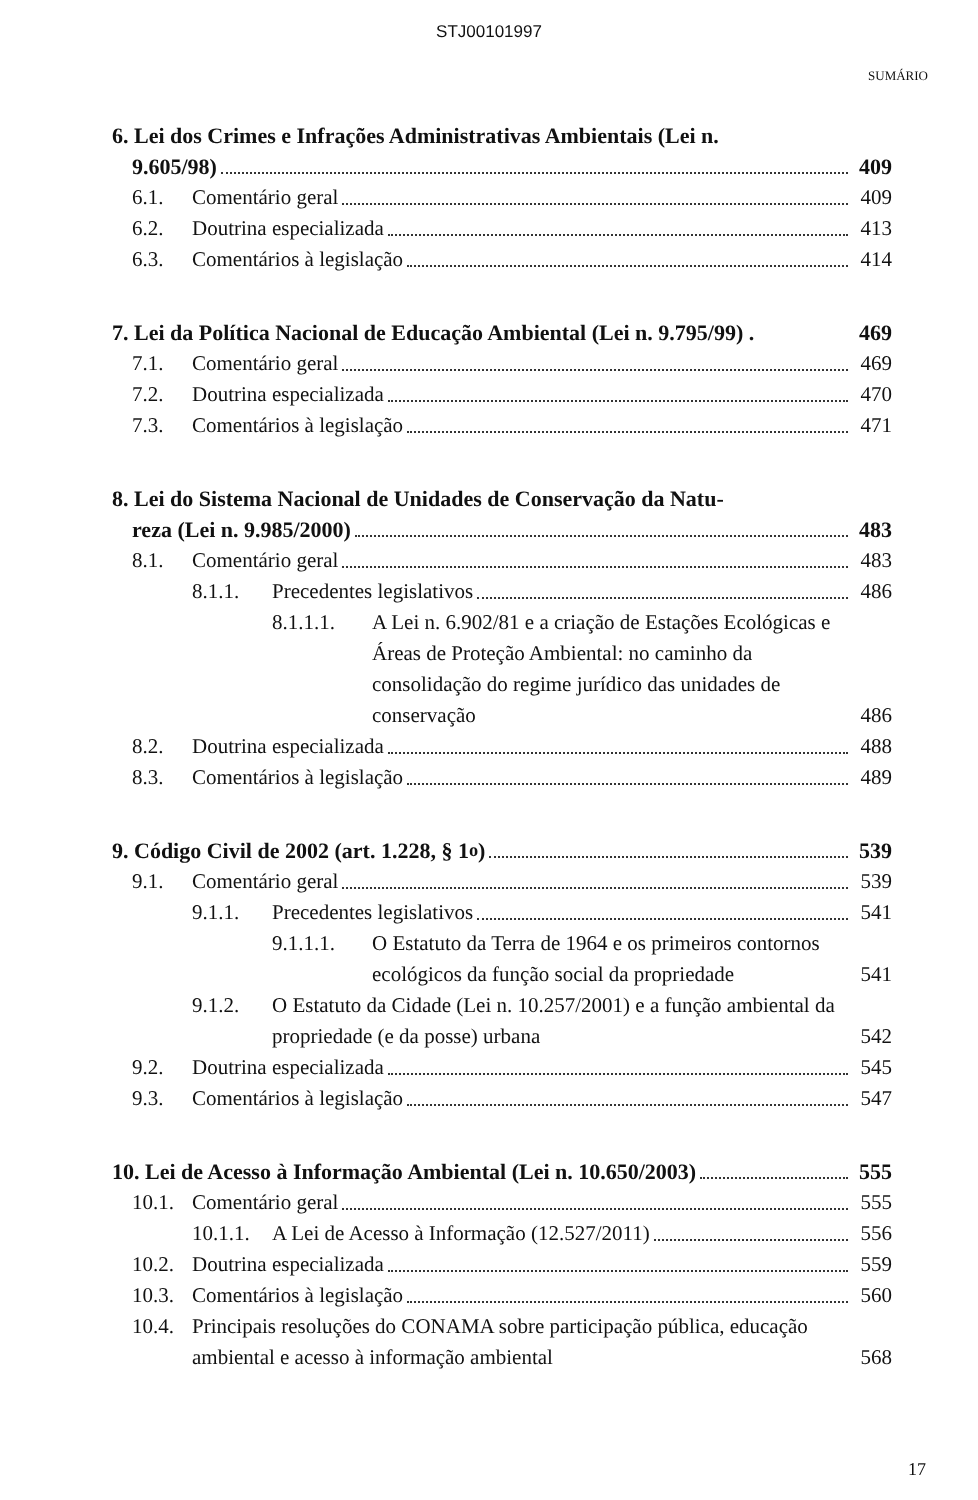STJ00101997
SUMÁRIO
6. Lei dos Crimes e Infrações Administrativas Ambientais (Lei n.
9.605/98)
409
6.1.
Comentário geral
409
6.2.
Doutrina especializada
413
6.3.
Comentários à legislação
414
7. Lei da Política Nacional de Educação Ambiental (Lei n. 9.795/99) .
469
7.1.
Comentário geral
469
7.2.
Doutrina especializada
470
7.3.
Comentários à legislação
471
8. Lei do Sistema Nacional de Unidades de Conservação da Natu-
reza (Lei n. 9.985/2000)
483
8.1.
Comentário geral
483
8.1.1.
Precedentes legislativos
486
8.1.1.1.
A Lei n. 6.902/81 e a criação de Estações Ecológicas e Áreas de Proteção Ambiental: no caminho da consolidação do regime jurídico das unidades de conservação
486
8.2.
Doutrina especializada
488
8.3.
Comentários à legislação
489
9. Código Civil de 2002 (art. 1.228, § 1<sup>o</sup>)
539
9.1.
Comentário geral
539
9.1.1.
Precedentes legislativos
541
9.1.1.1.
O Estatuto da Terra de 1964 e os primeiros contornos ecológicos da função social da propriedade
541
9.1.2.
O Estatuto da Cidade (Lei n. 10.257/2001) e a função ambiental da propriedade (e da posse) urbana
542
9.2.
Doutrina especializada
545
9.3.
Comentários à legislação
547
10. Lei de Acesso à Informação Ambiental (Lei n. 10.650/2003)
555
10.1.
Comentário geral
555
10.1.1.
A Lei de Acesso à Informação (12.527/2011)
556
10.2.
Doutrina especializada
559
10.3.
Comentários à legislação
560
10.4.
Principais resoluções do CONAMA sobre participação pública, educação ambiental e acesso à informação ambiental
568
17